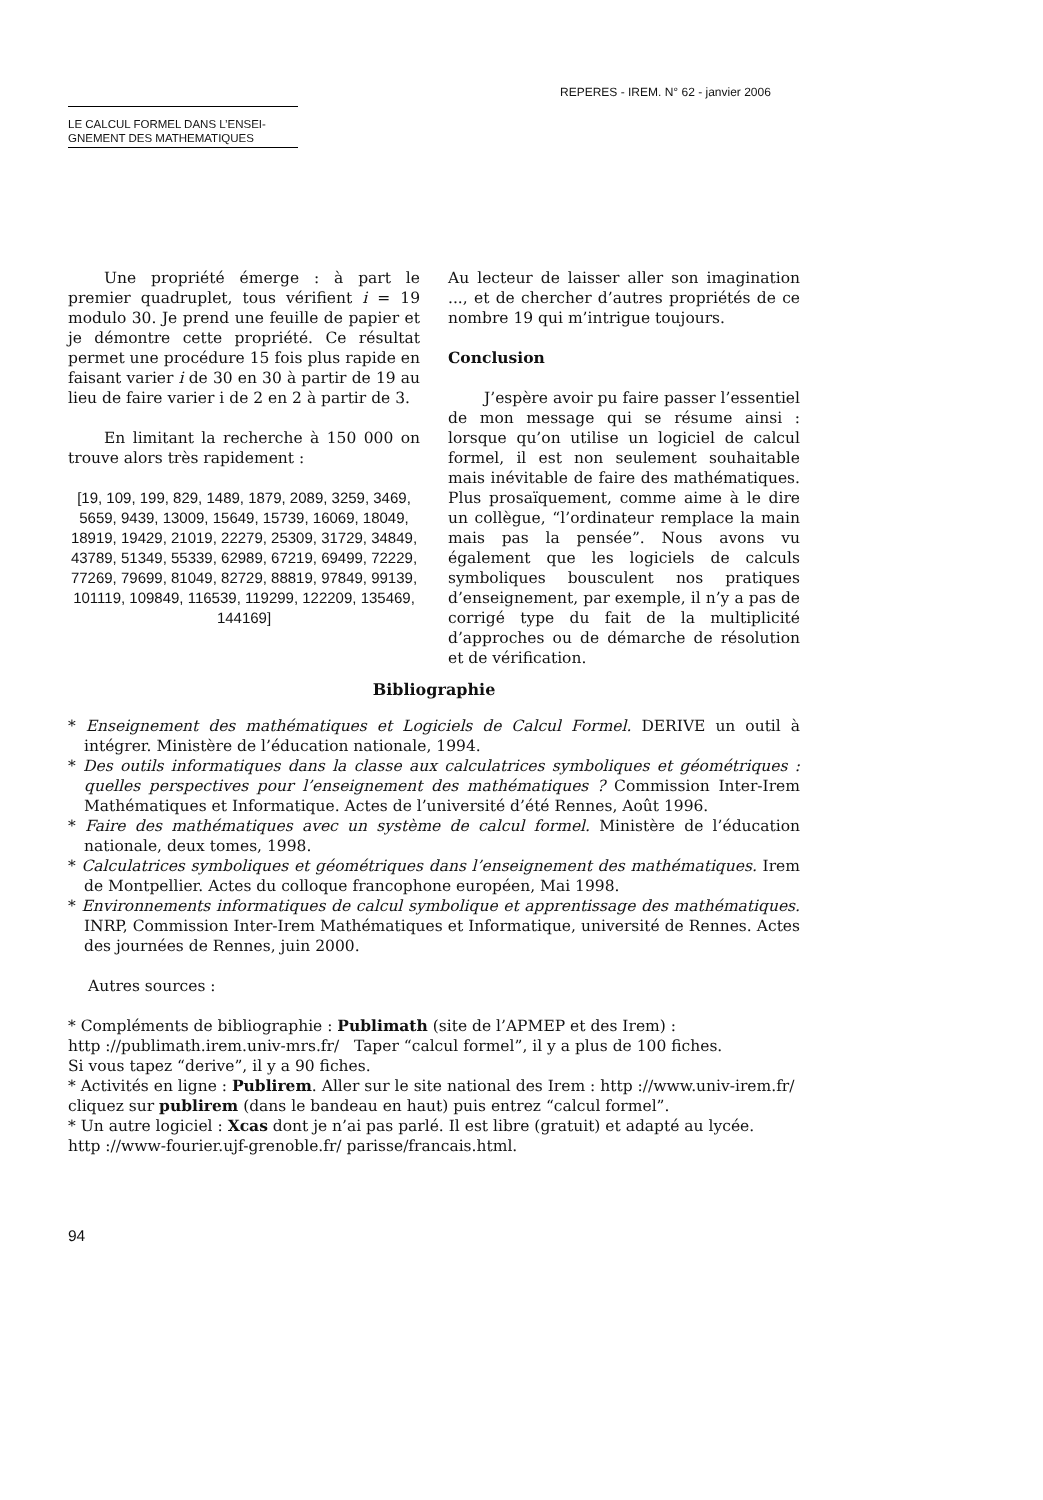REPERES - IREM. N° 62 - janvier 2006
LE CALCUL FORMEL DANS L’ENSEI-
GNEMENT DES MATHEMATIQUES
Une propriété émerge : à part le premier quadruplet, tous vérifient i = 19 modulo 30. Je prend une feuille de papier et je démontre cette propriété. Ce résultat permet une procédure 15 fois plus rapide en faisant varier i de 30 en 30 à partir de 19 au lieu de faire varier i de 2 en 2 à partir de 3.
En limitant la recherche à 150 000 on trouve alors très rapidement :
[19, 109, 199, 829, 1489, 1879, 2089, 3259, 3469, 5659, 9439, 13009, 15649, 15739, 16069, 18049, 18919, 19429, 21019, 22279, 25309, 31729, 34849, 43789, 51349, 55339, 62989, 67219, 69499, 72229, 77269, 79699, 81049, 82729, 88819, 97849, 99139, 101119, 109849, 116539, 119299, 122209, 135469, 144169]
Au lecteur de laisser aller son imagination ..., et de chercher d’autres propriétés de ce nombre 19 qui m’intrigue toujours.
Conclusion
J’espère avoir pu faire passer l’essentiel de mon message qui se résume ainsi : lorsque qu’on utilise un logiciel de calcul formel, il est non seulement souhaitable mais inévitable de faire des mathématiques. Plus prosaïquement, comme aime à le dire un collègue, “l’ordinateur remplace la main mais pas la pensée”. Nous avons vu également que les logiciels de calculs symboliques bousculent nos pratiques d’enseignement, par exemple, il n’y a pas de corrigé type du fait de la multiplicité d’approches ou de démarche de résolution et de vérification.
Bibliographie
* Enseignement des mathématiques et Logiciels de Calcul Formel. DERIVE un outil à intégrer. Ministère de l’éducation nationale, 1994.
* Des outils informatiques dans la classe aux calculatrices symboliques et géométriques : quelles perspectives pour l’enseignement des mathématiques ? Commission Inter-Irem Mathématiques et Informatique. Actes de l’université d’été Rennes, Août 1996.
* Faire des mathématiques avec un système de calcul formel. Ministère de l’éducation nationale, deux tomes, 1998.
* Calculatrices symboliques et géométriques dans l’enseignement des mathématiques. Irem de Montpellier. Actes du colloque francophone européen, Mai 1998.
* Environnements informatiques de calcul symbolique et apprentissage des mathématiques. INRP, Commission Inter-Irem Mathématiques et Informatique, université de Rennes. Actes des journées de Rennes, juin 2000.
Autres sources :
* Compléments de bibliographie : Publimath (site de l’APMEP et des Irem) :
http ://publimath.irem.univ-mrs.fr/ Taper “calcul formel”, il y a plus de 100 fiches.
Si vous tapez “derive”, il y a 90 fiches.
* Activités en ligne : Publirem. Aller sur le site national des Irem : http ://www.univ-irem.fr/
cliquez sur publirem (dans le bandeau en haut) puis entrez “calcul formel”.
* Un autre logiciel : Xcas dont je n’ai pas parlé. Il est libre (gratuit) et adapté au lycée.
http ://www-fourier.ujf-grenoble.fr/ parisse/francais.html.
94